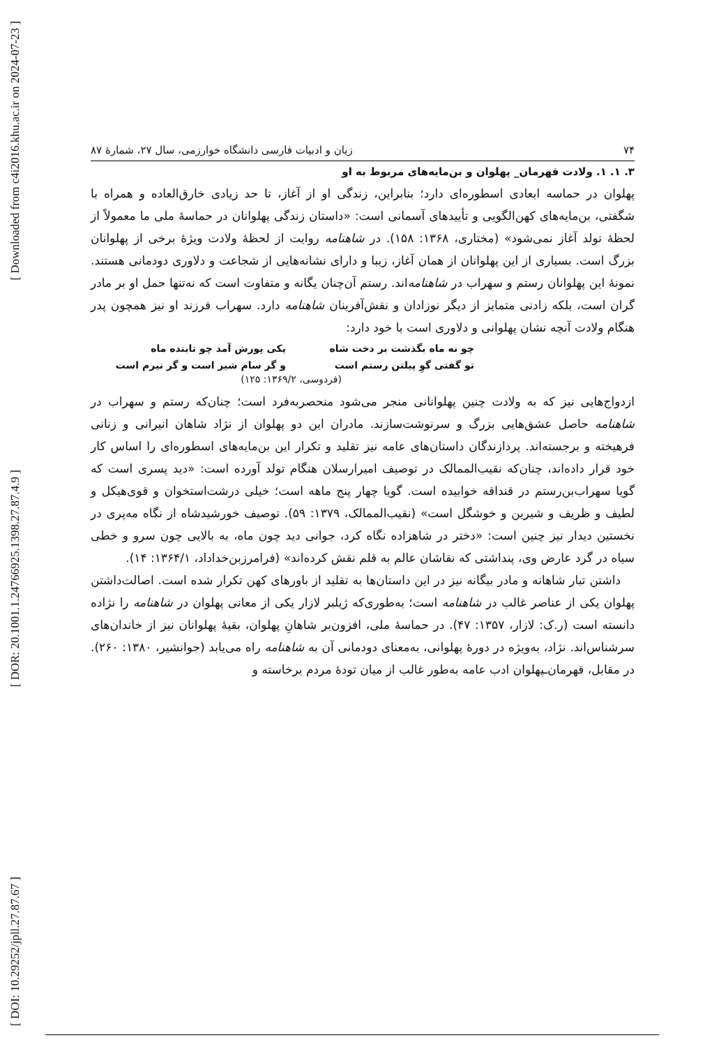[ Downloaded from c4i2016.khu.ac.ir on 2024-07-23 ]
[ DOR: 20.1001.1.24766925.1398.27.87.4.9 ]
[ DOI: 10.29252/jpll.27.87.67 ]
۷۴ زبان و ادبیات فارسی دانشگاه خوارزمی، سال ۲۷، شمارهٔ ۸۷
۳. ۱. ۱. ولادت قهرمان_ پهلوان و بن‌مایه‌های مربوط به او
پهلوان در حماسه ابعادی اسطوره‌ای دارد؛ بنابراین، زندگی او از آغاز، تا حد زیادی خارق‌العاده و همراه با شگفتی، بن‌مایه‌های کهن‌الگویی و تأییدهای آسمانی است: «داستان زندگی پهلوانان در حماسهٔ ملی ما معمولاً از لحظهٔ تولد آغاز نمی‌شود» (مختاری، ۱۳۶۸: ۱۵۸). در شاهنامه روایت از لحظهٔ ولادت ویژهٔ برخی از پهلوانان بزرگ است. بسیاری از این پهلوانان از همان آغاز، زیبا و دارای نشانه‌هایی از شجاعت و دلاوری دودمانی هستند. نمونهٔ این پهلوانان رستم و سهراب در شاهنامه‌اند. رستم آن‌چنان یگانه و متفاوت است که نه‌تنها حمل او بر مادر گران است، بلکه زادنی متمایز از دیگر نوزادان و نقش‌آفرینان شاهنامه دارد. سهراب فرزند او نیز همچون پدر هنگام ولادت آنچه نشان پهلوانی و دلاوری است با خود دارد:
چو نه ماه بگذشت بر دخت شاه یکی پورش آمد چو تابنده ماه تو گفتی گوِ پیلتن رستم است و گر سام شیر است و گر نیرم است
(فردوسی، ۱۳۶۹/۲: ۱۲۵)
ازدواج‌هایی نیز که به ولادت چنین پهلوانانی منجر می‌شود منحصربه‌فرد است؛ چنان‌که رستم و سهراب در شاهنامه حاصل عشق‌هایی بزرگ و سرنوشت‌سازند. مادران این دو پهلوان از نژاد شاهان انیرانی و زنانی فرهیخته و برجسته‌اند. پردازندگان داستان‌های عامه نیز تقلید و تکرار این بن‌مایه‌های اسطوره‌ای را اساس کار خود قرار داده‌اند، چنان‌که نقیب‌الممالک در توصیف امیرارسلان هنگام تولد آورده است: «دید پسری است که گویا سهراب‌بن‌رستم در قنداقه خوابیده است. گویا چهار پنج ماهه است؛ خیلی درشت‌استخوان و قوی‌هیکل و لطیف و ظریف و شیرین و خوشگل است» (نقیب‌الممالک، ۱۳۷۹: ۵۹). توصیف خورشیدشاه از نگاه مه‌پری در نخستین دیدار نیز چنین است: «دختر در شاهزاده نگاه کرد، جوانی دید چون ماه، به بالایی چون سرو و خطی سیاه در گرد عارض وی، پنداشتی که نقاشان عالم به قلم نقش کرده‌اند» (فرامرزبن‌خداداد، ۱۳۶۴/۱: ۱۴).
داشتن تبار شاهانه و مادر بیگانه نیز در این داستان‌ها به تقلید از باورهای کهن تکرار شده است. اصالت‌داشتن پهلوان یکی از عناصر غالب در شاهنامه است؛ به‌طوری‌که ژیلبر لازار یکی از معانی پهلوان در شاهنامه را نژاده دانسته است (ر.ک: لازار، ۱۳۵۷: ۴۷). در حماسهٔ ملی، افزون‌بر شاهانِ پهلوان، بقیهٔ پهلوانان نیز از خاندان‌های سرشناس‌اند. نژاد، به‌ویژه در دورهٔ پهلوانی، به‌معنای دودمانی آن به شاهنامه راه می‌یابد (جوانشیر، ۱۳۸۰: ۲۶۰). در مقابل، قهرمان‌ـپهلوان ادب عامه به‌طور غالب از میان تودهٔ مردم برخاسته و